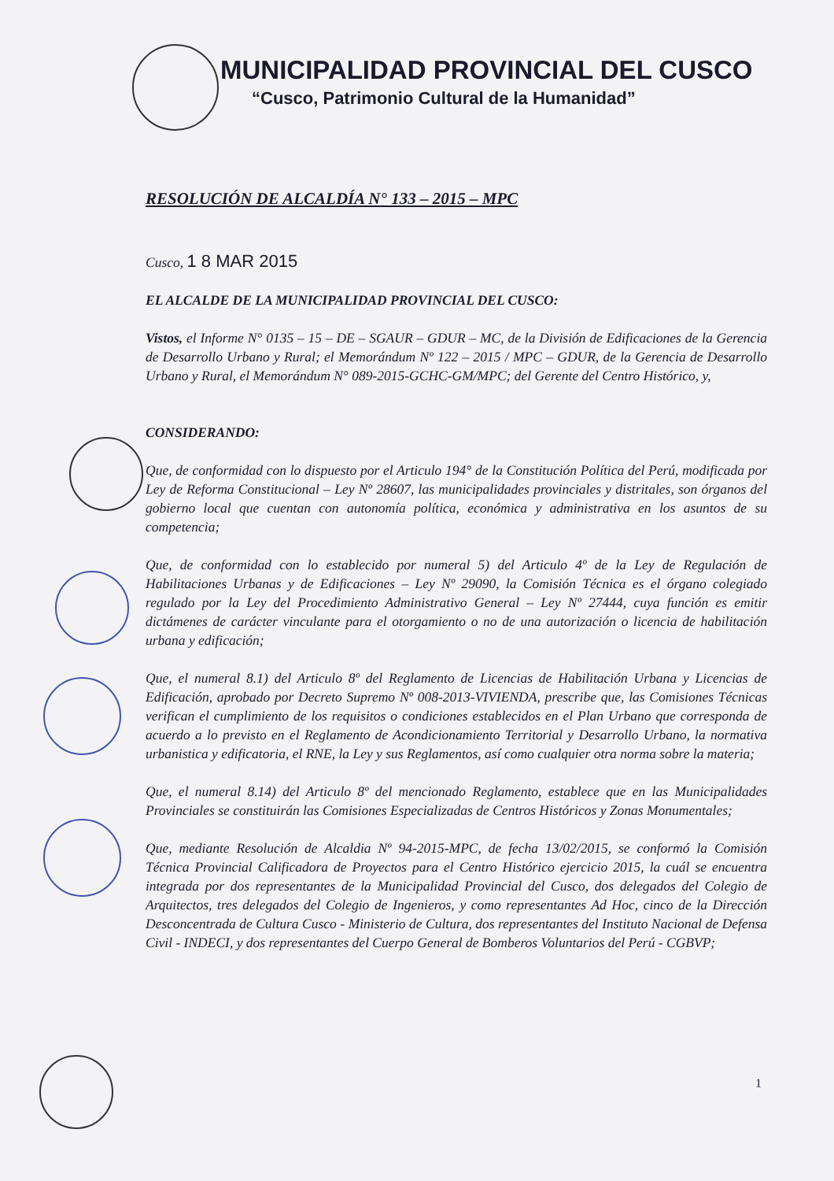MUNICIPALIDAD PROVINCIAL DEL CUSCO
“Cusco, Patrimonio Cultural de la Humanidad”
RESOLUCIÓN DE ALCALDÍA N° 133 – 2015 – MPC
Cusco, 1 8 MAR 2015
EL ALCALDE DE LA MUNICIPALIDAD PROVINCIAL DEL CUSCO:
Vistos, el Informe N° 0135 – 15 – DE – SGAUR – GDUR – MC, de la División de Edificaciones de la Gerencia de Desarrollo Urbano y Rural; el Memorándum Nº 122 – 2015 / MPC – GDUR, de la Gerencia de Desarrollo Urbano y Rural, el Memorándum N° 089-2015-GCHC-GM/MPC; del Gerente del Centro Histórico, y,
CONSIDERANDO:
Que, de conformidad con lo dispuesto por el Articulo 194° de la Constitución Política del Perú, modificada por Ley de Reforma Constitucional – Ley Nº 28607, las municipalidades provinciales y distritales, son órganos del gobierno local que cuentan con autonomía política, económica y administrativa en los asuntos de su competencia;
Que, de conformidad con lo establecido por numeral 5) del Articulo 4º de la Ley de Regulación de Habilitaciones Urbanas y de Edificaciones – Ley Nº 29090, la Comisión Técnica es el órgano colegiado regulado por la Ley del Procedimiento Administrativo General – Ley Nº 27444, cuya función es emitir dictámenes de carácter vinculante para el otorgamiento o no de una autorización o licencia de habilitación urbana y edificación;
Que, el numeral 8.1) del Articulo 8º del Reglamento de Licencias de Habilitación Urbana y Licencias de Edificación, aprobado por Decreto Supremo Nº 008-2013-VIVIENDA, prescribe que, las Comisiones Técnicas verifican el cumplimiento de los requisitos o condiciones establecidos en el Plan Urbano que corresponda de acuerdo a lo previsto en el Reglamento de Acondicionamiento Territorial y Desarrollo Urbano, la normativa urbanistica y edificatoria, el RNE, la Ley y sus Reglamentos, así como cualquier otra norma sobre la materia;
Que, el numeral 8.14) del Articulo 8º del mencionado Reglamento, establece que en las Municipalidades Provinciales se constituirán las Comisiones Especializadas de Centros Históricos y Zonas Monumentales;
Que, mediante Resolución de Alcaldia Nº 94-2015-MPC, de fecha 13/02/2015, se conformó la Comisión Técnica Provincial Calificadora de Proyectos para el Centro Histórico ejercicio 2015, la cuál se encuentra integrada por dos representantes de la Municipalidad Provincial del Cusco, dos delegados del Colegio de Arquitectos, tres delegados del Colegio de Ingenieros, y como representantes Ad Hoc, cinco de la Dirección Desconcentrada de Cultura Cusco - Ministerio de Cultura, dos representantes del Instituto Nacional de Defensa Civil - INDECI, y dos representantes del Cuerpo General de Bomberos Voluntarios del Perú - CGBVP;
1